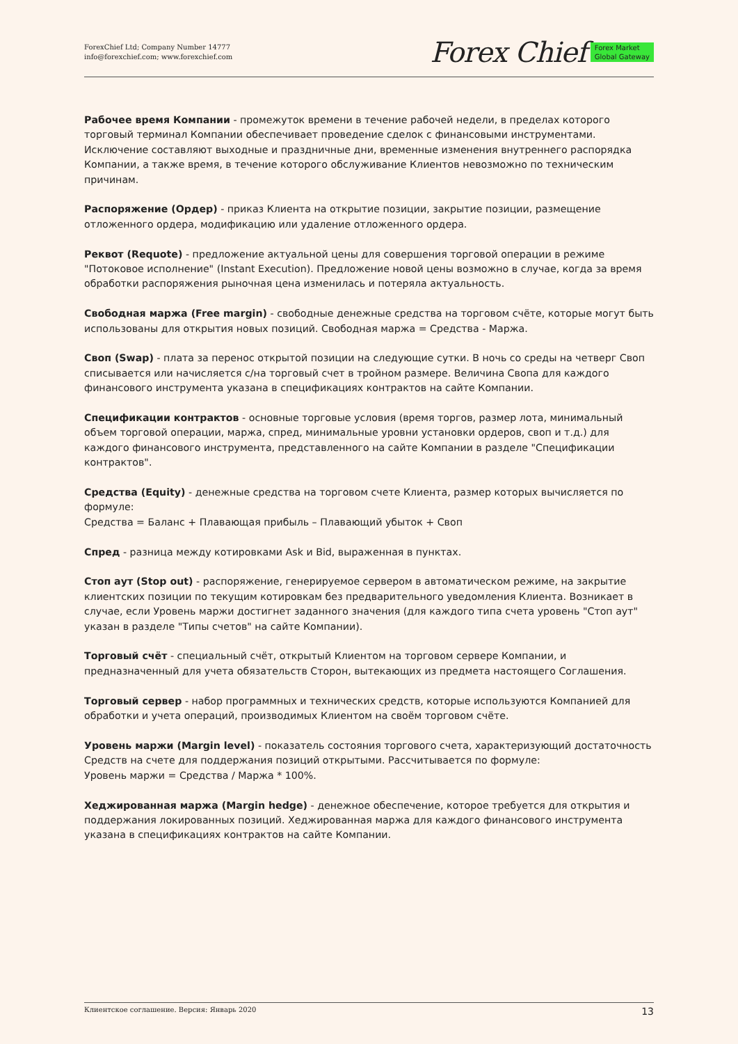ForexChief Ltd; Company Number 14777
info@forexchief.com; www.forexchief.com
Forex Chief Forex Market
Global Gateway
Рабочее время Компании - промежуток времени в течение рабочей недели, в пределах которого торговый терминал Компании обеспечивает проведение сделок с финансовыми инструментами. Исключение составляют выходные и праздничные дни, временные изменения внутреннего распорядка Компании, а также время, в течение которого обслуживание Клиентов невозможно по техническим причинам.
Распоряжение (Ордер) - приказ Клиента на открытие позиции, закрытие позиции, размещение отложенного ордера, модификацию или удаление отложенного ордера.
Реквот (Requote) - предложение актуальной цены для совершения торговой операции в режиме "Потоковое исполнение" (Instant Execution). Предложение новой цены возможно в случае, когда за время обработки распоряжения рыночная цена изменилась и потеряла актуальность.
Свободная маржа (Free margin) - свободные денежные средства на торговом счёте, которые могут быть использованы для открытия новых позиций. Свободная маржа = Средства - Маржа.
Своп (Swap) - плата за перенос открытой позиции на следующие сутки. В ночь со среды на четверг Своп списывается или начисляется с/на торговый счет в тройном размере. Величина Свопа для каждого финансового инструмента указана в спецификациях контрактов на сайте Компании.
Спецификации контрактов - основные торговые условия (время торгов, размер лота, минимальный объем торговой операции, маржа, спред, минимальные уровни установки ордеров, своп и т.д.) для каждого финансового инструмента, представленного на сайте Компании в разделе "Спецификации контрактов".
Средства (Equity) - денежные средства на торговом счете Клиента, размер которых вычисляется по формуле:
Средства = Баланс + Плавающая прибыль – Плавающий убыток + Своп
Спред - разница между котировками Ask и Bid, выраженная в пунктах.
Стоп аут (Stop out) - распоряжение, генерируемое сервером в автоматическом режиме, на закрытие клиентских позиции по текущим котировкам без предварительного уведомления Клиента. Возникает в случае, если Уровень маржи достигнет заданного значения (для каждого типа счета уровень "Стоп аут" указан в разделе "Типы счетов" на сайте Компании).
Торговый счёт - специальный счёт, открытый Клиентом на торговом сервере Компании, и предназначенный для учета обязательств Сторон, вытекающих из предмета настоящего Соглашения.
Торговый сервер - набор программных и технических средств, которые используются Компанией для обработки и учета операций, производимых Клиентом на своём торговом счёте.
Уровень маржи (Margin level) - показатель состояния торгового счета, характеризующий достаточность Средств на счете для поддержания позиций открытыми. Рассчитывается по формуле:
Уровень маржи = Средства / Маржа * 100%.
Хеджированная маржа (Margin hedge) - денежное обеспечение, которое требуется для открытия и поддержания локированных позиций. Хеджированная маржа для каждого финансового инструмента указана в спецификациях контрактов на сайте Компании.
Клиентское соглашение. Версия: Январь 2020 13